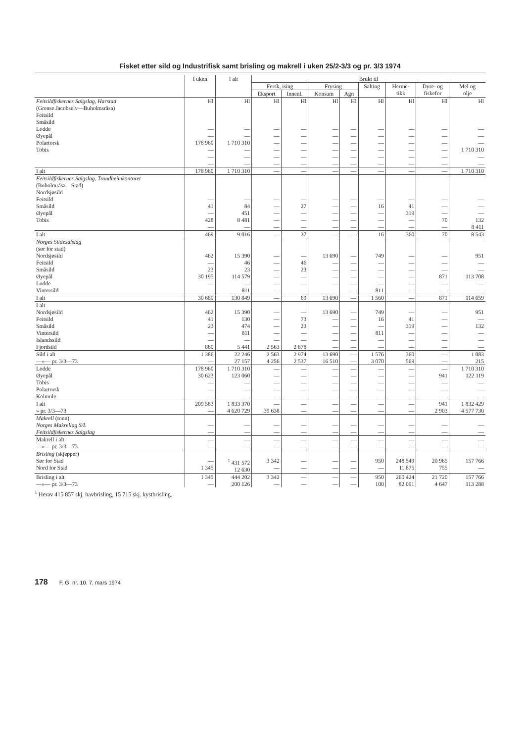Fisket etter sild og Industrifisk samt brisling og makrell i uken 25/2-3/3 og pr. 3/3 1974
| | I uken | I alt | Brukt til | | | | | | | |
| --- | --- | --- | --- | --- | --- | --- | --- | --- | --- | --- |
| | | | Fersk, ising | | Frysing | | Salting | Herme- tikk | Dyre- og fiskefor | Mel og olje |
| | | | Eksport | Innenl. | Konsum | Agn | | | | |
| Feitsildfiskernes Salgslag, Harstad (Grense Jacobselv—Buholmsråsa) Feitsild Småsild Lodde Øyepål Polartorsk Tobis | Hl — — 178 960 — — — | Hl — — 1 710 310 — — — | Hl — — — — — — | Hl — — — — — — | Hl — — — — — — | Hl — — — — — — | Hl — — — — — — | Hl — — — — — — | Hl — — — — — — | Hl — — — 1 710 310 — — |
| I alt | 178 960 | 1 710 310 | — | — | — | — | — | — | — | 1 710 310 |
| Feitsildfiskernes Salgslag, Trondheimkontoret (Buholmråsa—Stad) Nordsjøsild Feitsild Småsild Øyepål Tobis | — 41 — 428 — | — 84 451 8 481 — | — — — — — | — 27 — — — | — — — — — | — — — — — | — 16 — — — | — 41 319 — — | — — — 70 — | — — — 132 8 411 |
| I alt | 469 | 9 016 | — | 27 | — | — | 16 | 360 | 70 | 8 543 |
| Norges Sildesalslag (sør for stad) Nordsjøsild Feitsild Småsild Øyepål Lodde Vintersild | 462 — 23 30 195 — — | 15 390 46 23 114 579 — 811 | — — — — — — | — 46 23 — — — | 13 690 — — — — — | — — — — — — | 749 — — — — 811 | — — — — — — | — — — 871 — — | 951 — — 113 708 — — |
| I alt | 30 680 | 130 849 | — | 69 | 13 690 | — | 1 560 | — | 871 | 114 659 |
| I alt Nordsjøsild Feitsild Småsild Vintersild Islandssild Fjordsild | 462 41 23 — — 860 | 15 390 130 474 811 — 5 441 | — — — — — 2 563 | — 73 23 — — 2 878 | 13 690 — — — — — | — — — — — — | 749 16 — 811 — — | — 41 319 — — — | — — — — — — | 951 — 132 — — — |
| Sild i alt —»— pr. 3/3—73 | 1 386 — | 22 246 27 157 | 2 563 4 256 | 2 974 2 537 | 13 690 16 510 | — — | 1 576 3 070 | 360 569 | — — | 1 083 215 |
| Lodde Øyepål Tobis Polartorsk Kolmule | 178 960 30 623 — — — | 1 710 310 123 060 — — — | — — — — — | — — — — — | — — — — — | — — — — — | — — — — — | — — — — — | — 941 — — — | 1 710 310 122 119 — — — |
| I alt » pr. 3/3—73 | 209 583 — | 1 833 370 4 620 729 | — 39 638 | — — | — — | — — | — — | — — | 941 2 903 | 1 832 429 4 577 730 |
| Makrell (tonn) Norges Makrellag S/L Feitsildfiskernes Salgslag | — — | — — | — — | — — | — — | — — | — — | — — | — — | — — |
| Makrell i alt —»— pr. 3/3—73 | — — | — — | — — | — — | — — | — — | — — | — — | — — | — — |
| Brisling (skjepper) Sør for Stad Nord for Stad | — 1 345 | <sup>1</sup> 431 572 12 630 | 3 342 — | — — | — — | — — | 950 — | 248 549 11 875 | 20 965 755 | 157 766 — |
| Brisling i alt —»— pr. 3/3—73 | 1 345 — | 444 202 200 126 | 3 342 — | — — | — — | — — | 950 100 | 260 424 82 091 | 21 720 4 647 | 157 766 113 288 |
<sup>1</sup> Herav 415 857 skj. havbrisling, 15 715 skj. kystbrisling.
178 F. G. nr. 10. 7. mars 1974